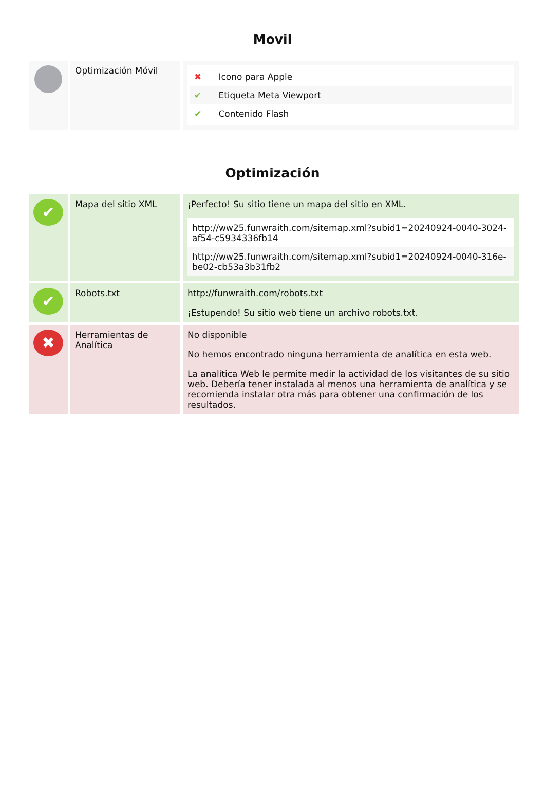Movil
| | Optimización Móvil | ✖ Icono para Apple ✔ Etiqueta Meta Viewport ✔ Contenido Flash |
Optimización
| ✔ | Mapa del sitio XML | ¡Perfecto! Su sitio tiene un mapa del sitio en XML. http://ww25.funwraith.com/sitemap.xml?subid1=20240924-0040-3024-af54-c5934336fb14 http://ww25.funwraith.com/sitemap.xml?subid1=20240924-0040-316e-be02-cb53a3b31fb2 |
| ✔ | Robots.txt | http://funwraith.com/robots.txt ¡Estupendo! Su sitio web tiene un archivo robots.txt. |
| ✖ | Herramientas de Analítica | No disponible No hemos encontrado ninguna herramienta de analítica en esta web. La analítica Web le permite medir la actividad de los visitantes de su sitio web. Debería tener instalada al menos una herramienta de analítica y se recomienda instalar otra más para obtener una confirmación de los resultados. |